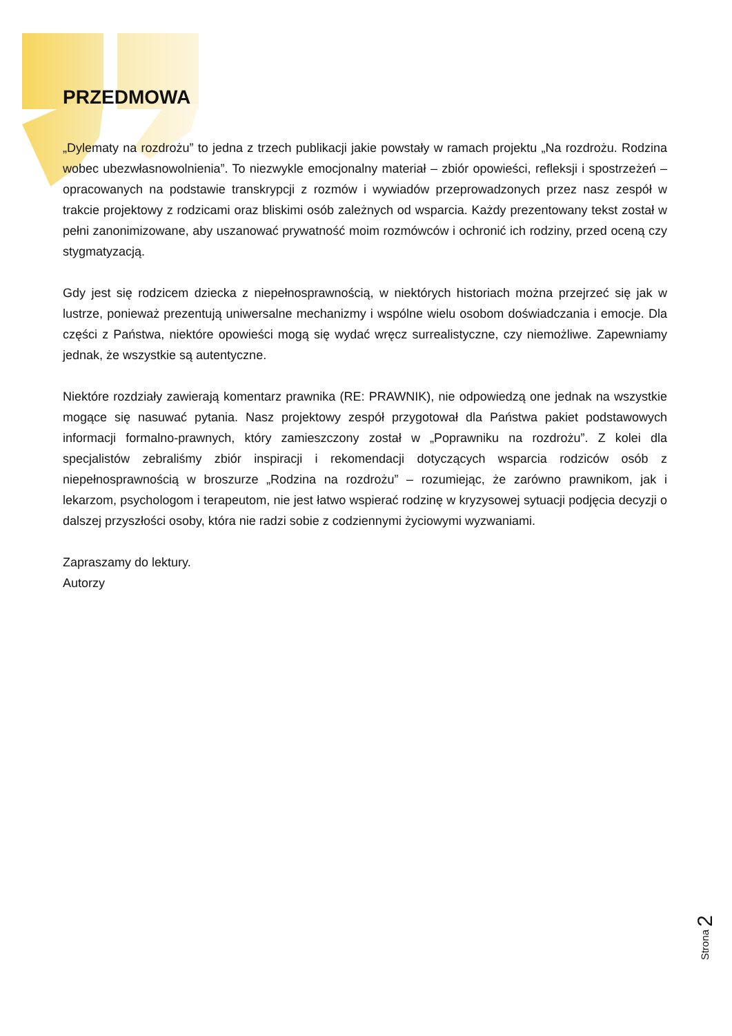PRZEDMOWA
„Dylematy na rozdrożu” to jedna z trzech publikacji jakie powstały w ramach projektu „Na rozdrożu. Rodzina wobec ubezwłasnowolnienia”. To niezwykle emocjonalny materiał – zbiór opowieści, refleksji i spostrzeżeń – opracowanych na podstawie transkrypcji z rozmów i wywiadów przeprowadzonych przez nasz zespół w trakcie projektowy z rodzicami oraz bliskimi osób zależnych od wsparcia. Każdy prezentowany tekst został w pełni zanonimizowane, aby uszanować prywatność moim rozmówców i ochronić ich rodziny, przed oceną czy stygmatyzacją.
Gdy jest się rodzicem dziecka z niepełnosprawnością, w niektórych historiach można przejrzeć się jak w lustrze, ponieważ prezentują uniwersalne mechanizmy i wspólne wielu osobom doświadczania i emocje. Dla części z Państwa, niektóre opowieści mogą się wydać wręcz surrealistyczne, czy niemożliwe. Zapewniamy jednak, że wszystkie są autentyczne.
Niektóre rozdziały zawierają komentarz prawnika (RE: PRAWNIK), nie odpowiedzą one jednak na wszystkie mogące się nasuwać pytania. Nasz projektowy zespół przygotował dla Państwa pakiet podstawowych informacji formalno-prawnych, który zamieszczony został w „Poprawniku na rozdrożu”. Z kolei dla specjalistów zebraliśmy zbiór inspiracji i rekomendacji dotyczących wsparcia rodziców osób z niepełnosprawnością w broszurze „Rodzina na rozdrożu” – rozumiejąc, że zarówno prawnikom, jak i lekarzom, psychologom i terapeutom, nie jest łatwo wspierać rodzinę w kryzysowej sytuacji podjęcia decyzji o dalszej przyszłości osoby, która nie radzi sobie z codziennymi życiowymi wyzwaniami.
Zapraszamy do lektury.
Autorzy
Strona 2